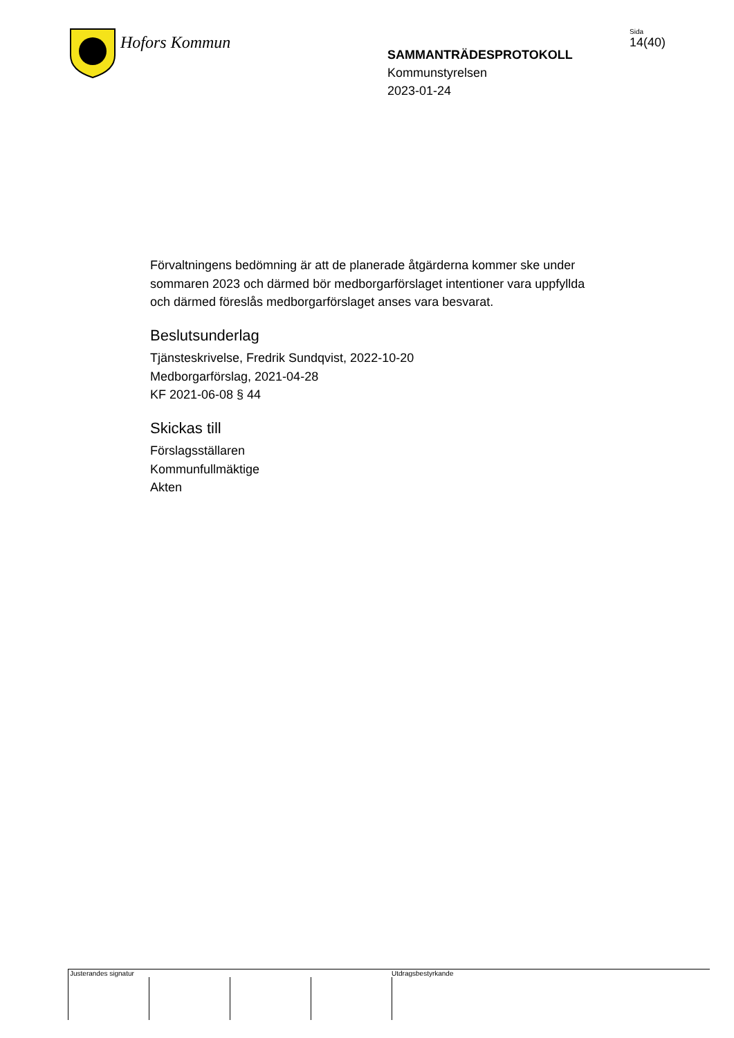Hofors Kommun
SAMMANTRÄDESPROTOKOLL
Kommunstyrelsen
2023-01-24
Sida
14(40)
Förvaltningens bedömning är att de planerade åtgärderna kommer ske under sommaren 2023 och därmed bör medborgarförslaget intentioner vara uppfyllda och därmed föreslås medborgarförslaget anses vara besvarat.
Beslutsunderlag
Tjänsteskrivelse, Fredrik Sundqvist, 2022-10-20
Medborgarförslag, 2021-04-28
KF 2021-06-08 § 44
Skickas till
Förslagsställaren
Kommunfullmäktige
Akten
Justerandes signatur Utdragsbestyrkande